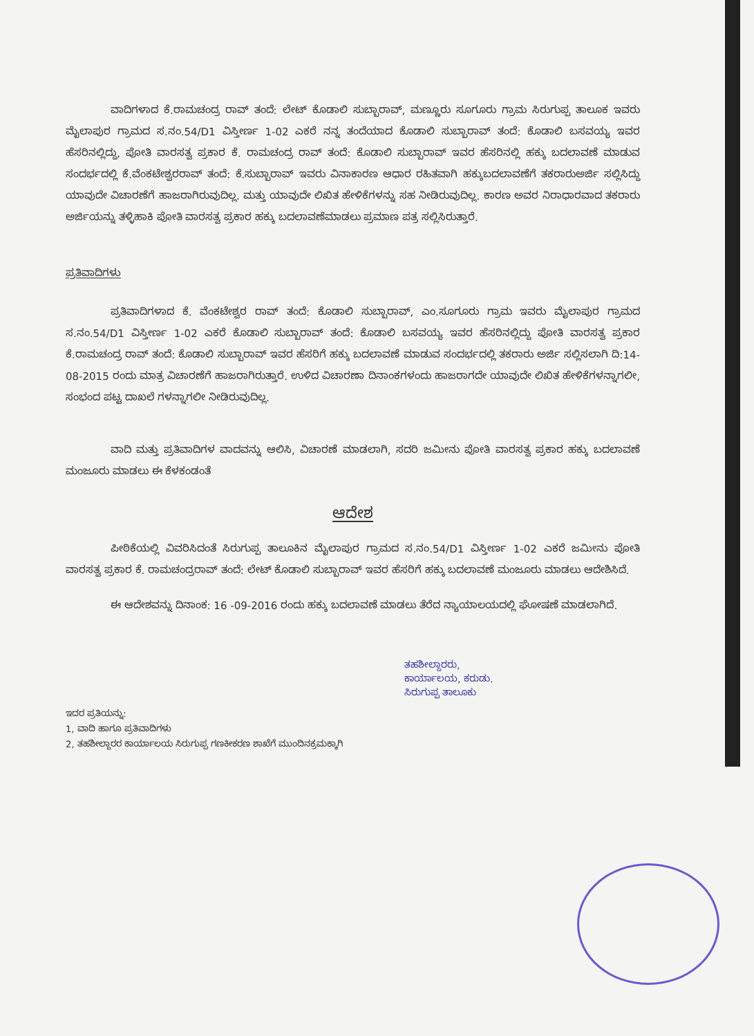ವಾದಿಗಳಾದ ಕೆ.ರಾಮಚಂದ್ರ ರಾವ್ ತಂದೆ: ಲೇಟ್ ಕೊಡಾಲಿ ಸುಬ್ಬಾರಾವ್, ಮಣ್ಣೂರು ಸೂಗೂರು ಗ್ರಾಮ ಸಿರುಗುಪ್ಪ ತಾಲೂಕ ಇವರು ಮೈಲಾಪುರ ಗ್ರಾಮದ ಸ.ನಂ.54/D1 ವಿಸ್ತೀರ್ಣ 1-02 ಎಕರೆ ನನ್ನ ತಂದೆಯಾದ ಕೊಡಾಲಿ ಸುಬ್ಬಾರಾವ್ ತಂದೆ: ಕೊಡಾಲಿ ಬಸವಯ್ಯ ಇವರ ಹೆಸರಿನಲ್ಲಿದ್ದು, ಪೋತಿ ವಾರಸತ್ವ ಪ್ರಕಾರ ಕೆ. ರಾಮಚಂದ್ರ ರಾವ್ ತಂದೆ: ಕೊಡಾಲಿ ಸುಬ್ಬಾರಾವ್ ಇವರ ಹೆಸರಿನಲ್ಲಿ ಹಕ್ಕು ಬದಲಾವಣೆ ಮಾಡುವ ಸಂದರ್ಭದಲ್ಲಿ ಕೆ.ವೆಂಕಟೇಶ್ವರರಾವ್ ತಂದೆ: ಕೆ.ಸುಬ್ಬಾರಾವ್ ಇವರು ವಿನಾಕಾರಣ ಆಧಾರ ರಹಿತವಾಗಿ ಹಕ್ಕುಬದಲಾವಣೆಗೆ ತಕರಾರುಅರ್ಜಿ ಸಲ್ಲಿಸಿದ್ದು ಯಾವುದೇ ವಿಚಾರಣೆಗೆ ಹಾಜರಾಗಿರುವುದಿಲ್ಲ. ಮತ್ತು ಯಾವುದೇ ಲಿಖಿತ ಹೇಳಿಕೆಗಳನ್ನು ಸಹ ನೀಡಿರುವುದಿಲ್ಲ. ಕಾರಣ ಅವರ ನಿರಾಧಾರವಾದ ತಕರಾರು ಅರ್ಜಿಯನ್ನು ತಳ್ಳಿಹಾಕಿ ಪೋತಿ ವಾರಸತ್ವ ಪ್ರಕಾರ ಹಕ್ಕು ಬದಲಾವಣೆಮಾಡಲು ಪ್ರಮಾಣ ಪತ್ರ ಸಲ್ಲಿಸಿರುತ್ತಾರೆ.
ಪ್ರತಿವಾದಿಗಳು
ಪ್ರತಿವಾದಿಗಳಾದ ಕೆ. ವೆಂಕಟೇಶ್ವರ ರಾವ್ ತಂದೆ: ಕೊಡಾಲಿ ಸುಬ್ಬಾರಾವ್, ಎಂ.ಸೂಗೂರು ಗ್ರಾಮ ಇವರು ಮೈಲಾಪುರ ಗ್ರಾಮದ ಸ.ನಂ.54/D1 ವಿಸ್ತೀರ್ಣ 1-02 ಎಕರೆ ಕೊಡಾಲಿ ಸುಬ್ಬಾರಾವ್ ತಂದೆ: ಕೊಡಾಲಿ ಬಸವಯ್ಯ ಇವರ ಹೆಸರಿನಲ್ಲಿದ್ದು ಪೋತಿ ವಾರಸತ್ವ ಪ್ರಕಾರ ಕೆ.ರಾಮಚಂದ್ರ ರಾವ್ ತಂದೆ: ಕೊಡಾಲಿ ಸುಬ್ಬಾರಾವ್ ಇವರ ಹೆಸರಿಗೆ ಹಕ್ಕು ಬದಲಾವಣೆ ಮಾಡುವ ಸಂದರ್ಭದಲ್ಲಿ ತಕರಾರು ಅರ್ಜಿ ಸಲ್ಲಿಸಲಾಗಿ ದಿ:14-08-2015 ರಂದು ಮಾತ್ರ ವಿಚಾರಣೆಗೆ ಹಾಜರಾಗಿರುತ್ತಾರೆ. ಉಳಿದ ವಿಚಾರಣಾ ದಿನಾಂಕಗಳಂದು ಹಾಜರಾಗದೇ ಯಾವುದೇ ಲಿಖಿತ ಹೇಳಿಕೆಗಳನ್ನಾಗಲೀ, ಸಂಭಂದ ಪಟ್ಟ ದಾಖಲೆ ಗಳನ್ನಾಗಲೀ ನೀಡಿರುವುದಿಲ್ಲ.
ವಾದಿ ಮತ್ತು ಪ್ರತಿವಾದಿಗಳ ವಾದವನ್ನು ಆಲಿಸಿ, ವಿಚಾರಣೆ ಮಾಡಲಾಗಿ, ಸದರಿ ಜಮೀನು ಪೋತಿ ವಾರಸತ್ವ ಪ್ರಕಾರ ಹಕ್ಕು ಬದಲಾವಣೆ ಮಂಜೂರು ಮಾಡಲು ಈ ಕೆಳಕಂಡಂತೆ
ಆದೇಶ
ಪೀಠಿಕೆಯಲ್ಲಿ ವಿವರಿಸಿದಂತೆ ಸಿರುಗುಪ್ಪ ತಾಲೂಕಿನ ಮೈಲಾಪುರ ಗ್ರಾಮದ ಸ.ನಂ.54/D1 ವಿಸ್ತೀರ್ಣ 1-02 ಎಕರೆ ಜಮೀನು ಪೋತಿ ವಾರಸತ್ವ ಪ್ರಕಾರ ಕೆ. ರಾಮಚಂದ್ರರಾವ್ ತಂದೆ: ಲೇಟ್ ಕೊಡಾಲಿ ಸುಬ್ಬಾರಾವ್ ಇವರ ಹೆಸರಿಗೆ ಹಕ್ಕು ಬದಲಾವಣೆ ಮಂಜೂರು ಮಾಡಲು ಆದೇಶಿಸಿದೆ.
ಈ ಆದೇಶವನ್ನು ದಿನಾಂಕ: 16 -09-2016 ರಂದು ಹಕ್ಕು ಬದಲಾವಣೆ ಮಾಡಲು ತೆರೆದ ನ್ಯಾಯಾಲಯದಲ್ಲಿ ಘೋಷಣೆ ಮಾಡಲಾಗಿದೆ.
ತಹಶೀಲ್ದಾರರು,
ಕಾರ್ಯಾಲಯ, ಕರುಡು.
ಸಿರುಗುಪ್ಪ ತಾಲೂಕು
ಇದರ ಪ್ರತಿಯನ್ನು:
1, ವಾದಿ ಹಾಗೂ ಪ್ರತಿವಾದಿಗಳು
2, ತಹಶೀಲ್ದಾರರ ಕಾರ್ಯಾಲಯ ಸಿರುಗುಪ್ಪ ಗಣಕೀಕರಣ ಶಾಖೆಗೆ ಮುಂದಿನಕ್ರಮಕ್ಕಾಗಿ